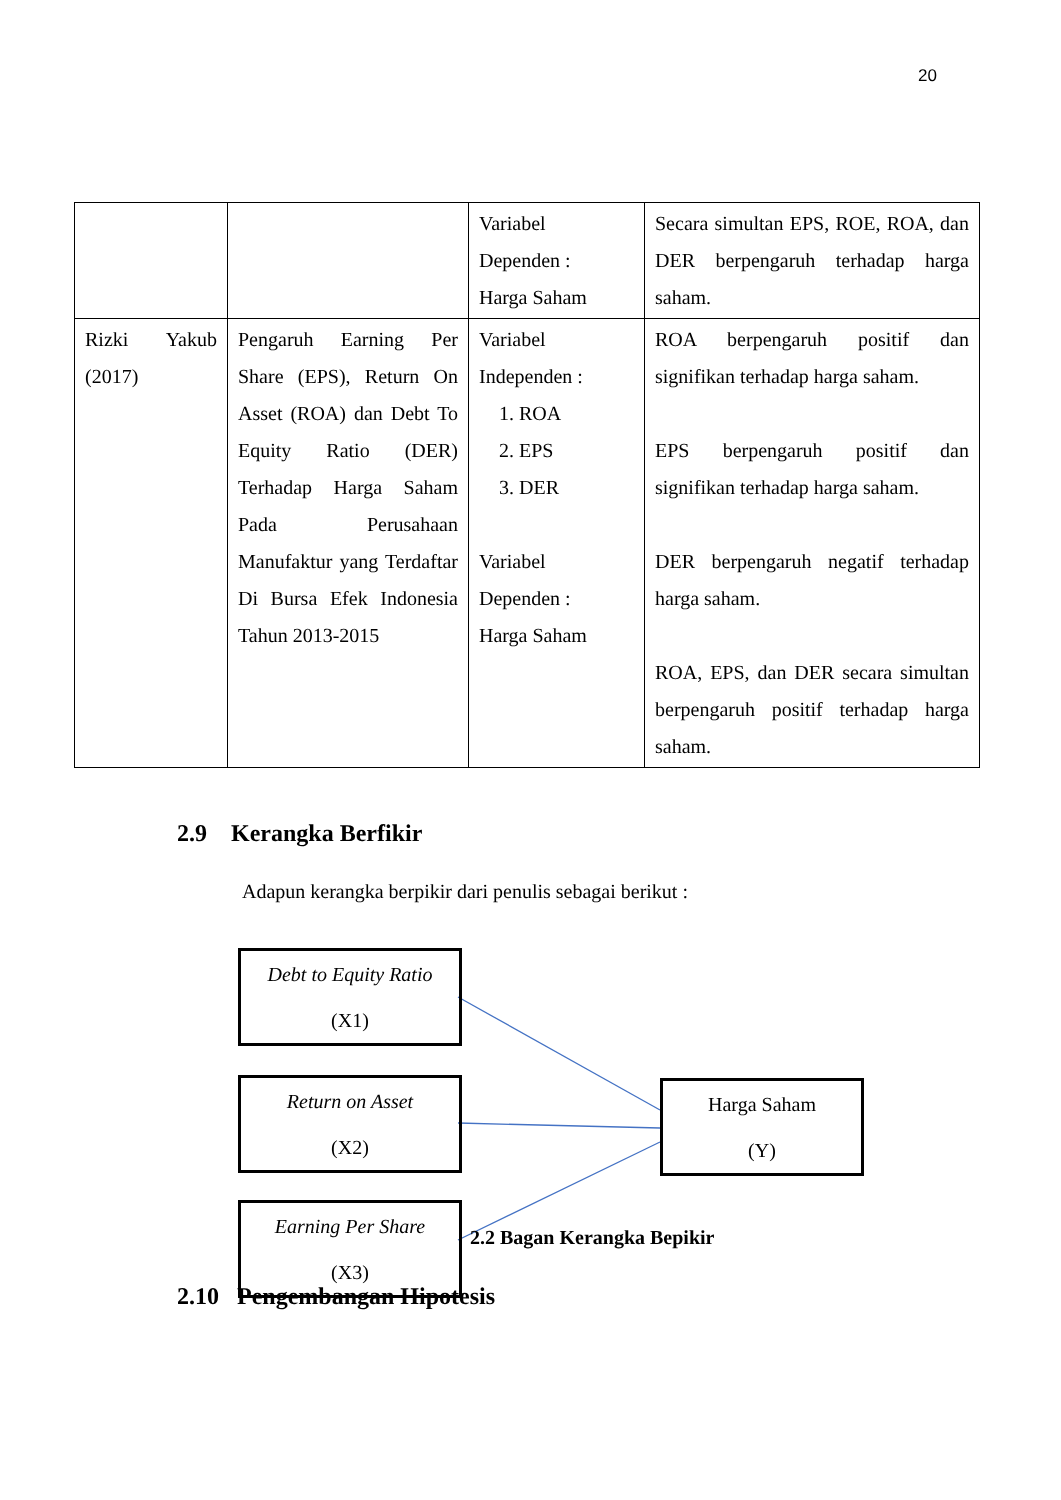20
| | | Variabel Dependen : Harga Saham | Secara simultan EPS, ROE, ROA, dan DER berpengaruh terhadap harga saham. |
| Rizki Yakub (2017) | Pengaruh Earning Per Share (EPS), Return On Asset (ROA) dan Debt To Equity Ratio (DER) Terhadap Harga Saham Pada Perusahaan Manufaktur yang Terdaftar Di Bursa Efek Indonesia Tahun 2013-2015 | Variabel Independen : 1. ROA 2. EPS 3. DER Variabel Dependen : Harga Saham | ROA berpengaruh positif dan signifikan terhadap harga saham. EPS berpengaruh positif dan signifikan terhadap harga saham. DER berpengaruh negatif terhadap harga saham. ROA, EPS, dan DER secara simultan berpengaruh positif terhadap harga saham. |
2.9 Kerangka Berfikir
Adapun kerangka berpikir dari penulis sebagai berikut :
Debt to Equity Ratio
(X1)
Return on Asset
(X2)
Earning Per Share
(X3)
Harga Saham
(Y)
2.2 Bagan Kerangka Bepikir
2.10 Pengembangan Hipotesis